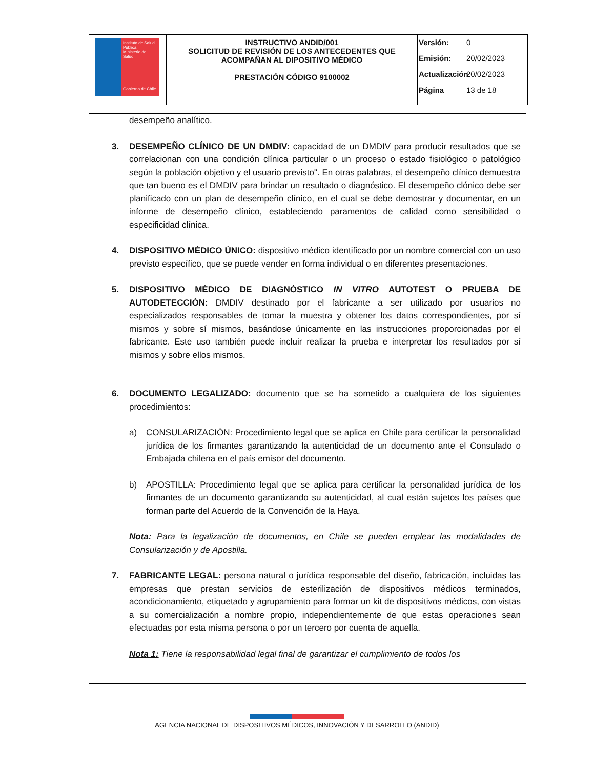| Instituto de Salud Pública Ministerio de Salud Gobierno de Chile | INSTRUCTIVO ANDID/001 SOLICITUD DE REVISIÓN DE LOS ANTECEDENTES QUE ACOMPAÑAN AL DIPOSITIVO MÉDICO PRESTACIÓN CÓDIGO 9100002 | Versión: 0 Emisión: 20/02/2023 Actualización: 20/02/2023 Página 13 de 18 |
desempeño analítico.
3. DESEMPEÑO CLÍNICO DE UN DMDIV: capacidad de un DMDIV para producir resultados que se correlacionan con una condición clínica particular o un proceso o estado fisiológico o patológico según la población objetivo y el usuario previsto". En otras palabras, el desempeño clínico demuestra que tan bueno es el DMDIV para brindar un resultado o diagnóstico. El desempeño clónico debe ser planificado con un plan de desempeño clínico, en el cual se debe demostrar y documentar, en un informe de desempeño clínico, estableciendo paramentos de calidad como sensibilidad o especificidad clínica.
4. DISPOSITIVO MÉDICO ÚNICO: dispositivo médico identificado por un nombre comercial con un uso previsto específico, que se puede vender en forma individual o en diferentes presentaciones.
5. DISPOSITIVO MÉDICO DE DIAGNÓSTICO IN VITRO AUTOTEST O PRUEBA DE AUTODETECCIÓN: DMDIV destinado por el fabricante a ser utilizado por usuarios no especializados responsables de tomar la muestra y obtener los datos correspondientes, por sí mismos y sobre sí mismos, basándose únicamente en las instrucciones proporcionadas por el fabricante. Este uso también puede incluir realizar la prueba e interpretar los resultados por sí mismos y sobre ellos mismos.
6. DOCUMENTO LEGALIZADO: documento que se ha sometido a cualquiera de los siguientes procedimientos:
a) CONSULARIZACIÓN: Procedimiento legal que se aplica en Chile para certificar la personalidad jurídica de los firmantes garantizando la autenticidad de un documento ante el Consulado o Embajada chilena en el país emisor del documento.
b) APOSTILLA: Procedimiento legal que se aplica para certificar la personalidad jurídica de los firmantes de un documento garantizando su autenticidad, al cual están sujetos los países que forman parte del Acuerdo de la Convención de la Haya.
Nota: Para la legalización de documentos, en Chile se pueden emplear las modalidades de Consularización y de Apostilla.
7. FABRICANTE LEGAL: persona natural o jurídica responsable del diseño, fabricación, incluidas las empresas que prestan servicios de esterilización de dispositivos médicos terminados, acondicionamiento, etiquetado y agrupamiento para formar un kit de dispositivos médicos, con vistas a su comercialización a nombre propio, independientemente de que estas operaciones sean efectuadas por esta misma persona o por un tercero por cuenta de aquella.
Nota 1: Tiene la responsabilidad legal final de garantizar el cumplimiento de todos los
AGENCIA NACIONAL DE DISPOSITIVOS MÉDICOS, INNOVACIÓN Y DESARROLLO (ANDID)